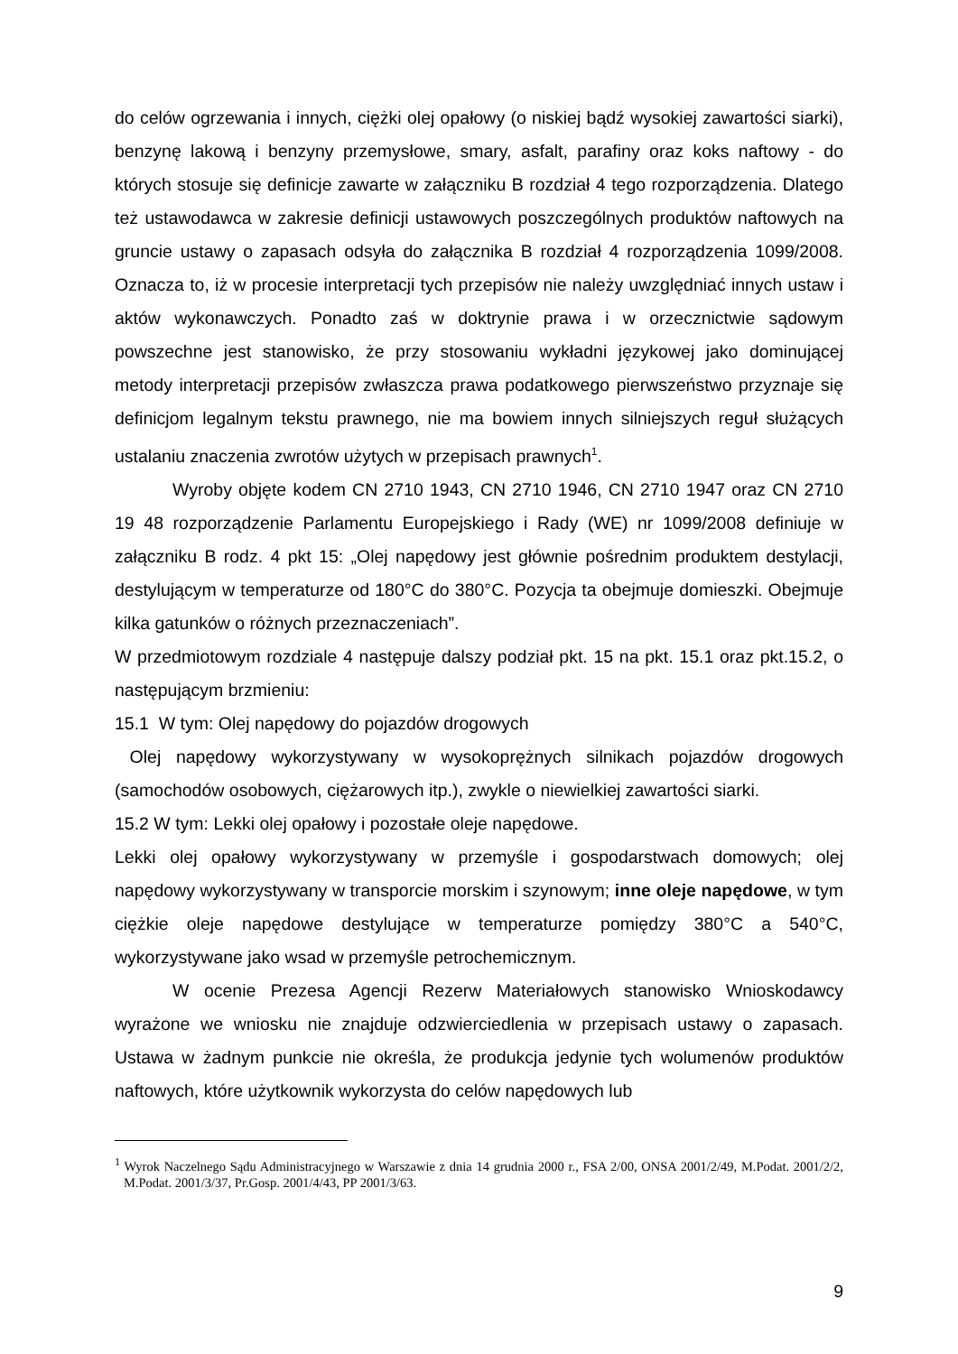do celów ogrzewania i innych, ciężki olej opałowy (o niskiej bądź wysokiej zawartości siarki), benzynę lakową i benzyny przemysłowe, smary, asfalt, parafiny oraz koks naftowy - do których stosuje się definicje zawarte w załączniku B rozdział 4 tego rozporządzenia. Dlatego też ustawodawca w zakresie definicji ustawowych poszczególnych produktów naftowych na gruncie ustawy o zapasach odsyła do załącznika B rozdział 4 rozporządzenia 1099/2008. Oznacza to, iż w procesie interpretacji tych przepisów nie należy uwzględniać innych ustaw i aktów wykonawczych. Ponadto zaś w doktrynie prawa i w orzecznictwie sądowym powszechne jest stanowisko, że przy stosowaniu wykładni językowej jako dominującej metody interpretacji przepisów zwłaszcza prawa podatkowego pierwszeństwo przyznaje się definicjom legalnym tekstu prawnego, nie ma bowiem innych silniejszych reguł służących ustalaniu znaczenia zwrotów użytych w przepisach prawnych<sup>1</sup>.
Wyroby objęte kodem CN 2710 1943, CN 2710 1946, CN 2710 1947 oraz CN 2710 19 48 rozporządzenie Parlamentu Europejskiego i Rady (WE) nr 1099/2008 definiuje w załączniku B rodz. 4 pkt 15: „Olej napędowy jest głównie pośrednim produktem destylacji, destylującym w temperaturze od 180°C do 380°C. Pozycja ta obejmuje domieszki. Obejmuje kilka gatunków o różnych przeznaczeniach”.
W przedmiotowym rozdziale 4 następuje dalszy podział pkt. 15 na pkt. 15.1 oraz pkt.15.2, o następującym brzmieniu:
15.1 W tym: Olej napędowy do pojazdów drogowych
Olej napędowy wykorzystywany w wysokoprężnych silnikach pojazdów drogowych (samochodów osobowych, ciężarowych itp.), zwykle o niewielkiej zawartości siarki.
15.2 W tym: Lekki olej opałowy i pozostałe oleje napędowe.
Lekki olej opałowy wykorzystywany w przemyśle i gospodarstwach domowych; olej napędowy wykorzystywany w transporcie morskim i szynowym; inne oleje napędowe, w tym ciężkie oleje napędowe destylujące w temperaturze pomiędzy 380°C a 540°C, wykorzystywane jako wsad w przemyśle petrochemicznym.
W ocenie Prezesa Agencji Rezerw Materiałowych stanowisko Wnioskodawcy wyrażone we wniosku nie znajduje odzwierciedlenia w przepisach ustawy o zapasach. Ustawa w żadnym punkcie nie określa, że produkcja jedynie tych wolumenów produktów naftowych, które użytkownik wykorzysta do celów napędowych lub
<sup>1</sup> Wyrok Naczelnego Sądu Administracyjnego w Warszawie z dnia 14 grudnia 2000 r., FSA 2/00, ONSA 2001/2/49, M.Podat. 2001/2/2, M.Podat. 2001/3/37, Pr.Gosp. 2001/4/43, PP 2001/3/63.
9